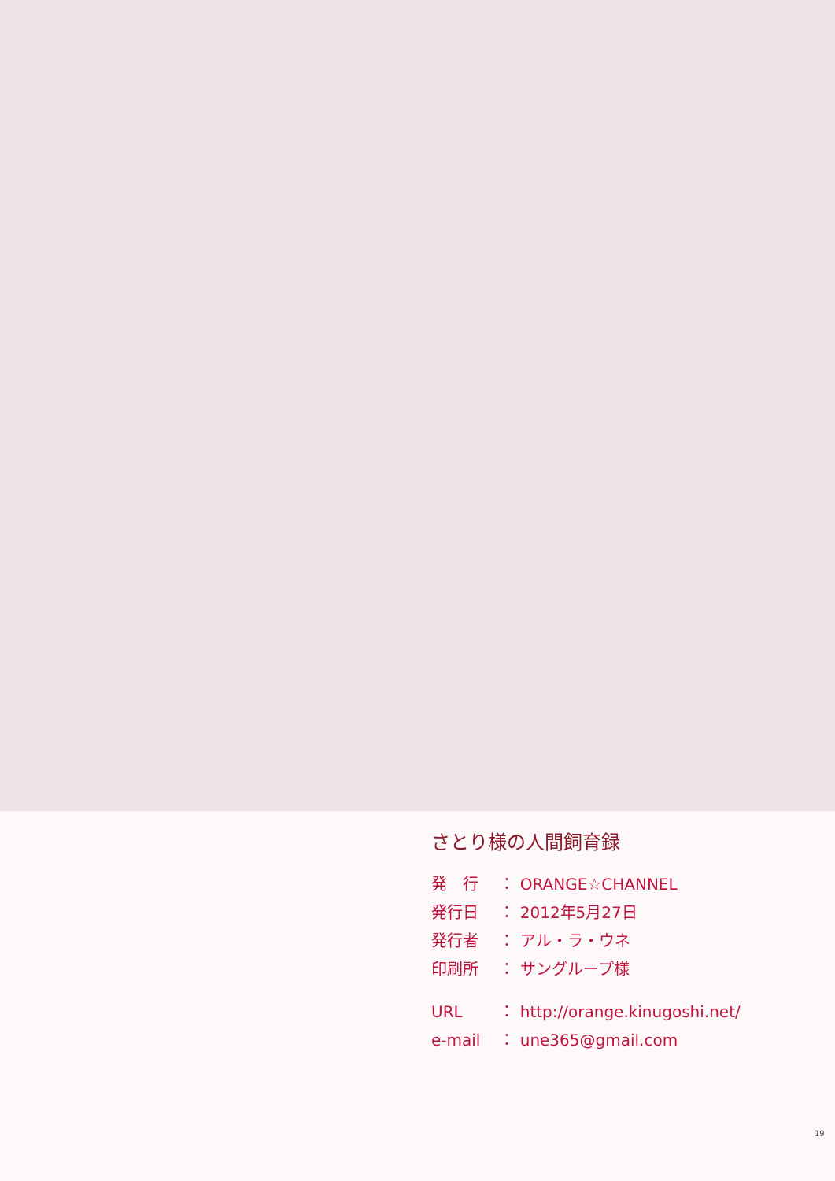さとり様の人間飼育録
発　行 ： ORANGE☆CHANNEL
発行日 ： 2012年5月27日
発行者 ： アル・ラ・ウネ
印刷所 ： サングループ様
URL ： http://orange.kinugoshi.net/
e-mail ： une365@gmail.com
19